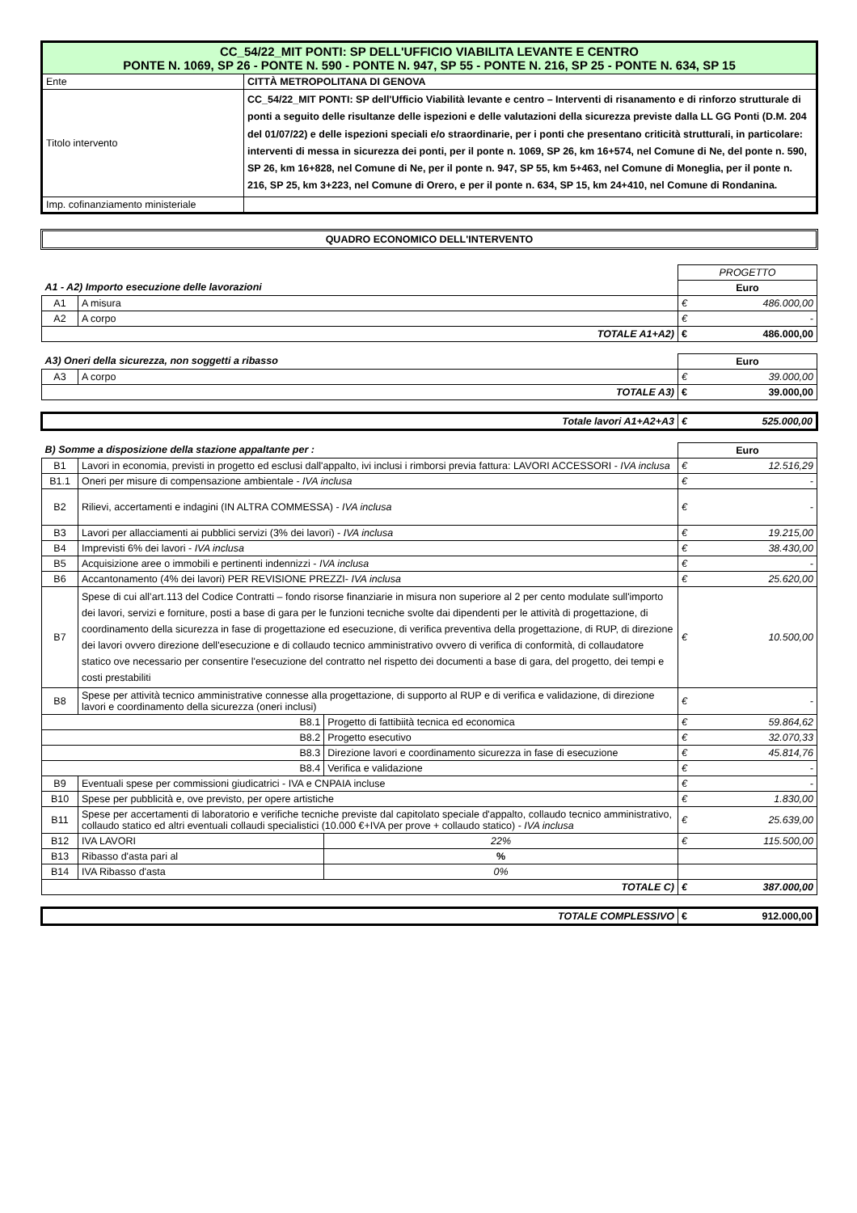| CC_54/22_MIT PONTI: SP DELL'UFFICIO VIABILITA LEVANTE E CENTRO PONTE N. 1069, SP 26 - PONTE N. 590 - PONTE N. 947, SP 55 - PONTE N. 216, SP 25 - PONTE N. 634, SP 15 | |
| Ente | CITTÀ METROPOLITANA DI GENOVA |
| Titolo intervento | CC_54/22_MIT PONTI: SP dell'Ufficio Viabilità levante e centro – Interventi di risanamento e di rinforzo strutturale di ponti a seguito delle risultanze delle ispezioni e delle valutazioni della sicurezza previste dalla LL GG Ponti (D.M. 204 del 01/07/22) e delle ispezioni speciali e/o straordinarie, per i ponti che presentano criticità strutturali, in particolare: interventi di messa in sicurezza dei ponti, per il ponte n. 1069, SP 26, km 16+574, nel Comune di Ne, del ponte n. 590, SP 26, km 16+828, nel Comune di Ne, per il ponte n. 947, SP 55, km 5+463, nel Comune di Moneglia, per il ponte n. 216, SP 25, km 3+223, nel Comune di Orero, e per il ponte n. 634, SP 15, km 24+410, nel Comune di Rondanina. |
| Imp. cofinanziamento ministeriale | |
QUADRO ECONOMICO DELL'INTERVENTO
| | | | PROGETTO | |
| A1 - A2) Importo esecuzione delle lavorazioni | | | Euro | |
| A1 | A misura | | € | 486.000,00 |
| A2 | A corpo | | € | - |
| TOTALE A1+A2) | | | € | 486.000,00 |
| A3) Oneri della sicurezza, non soggetti a ribasso | | | Euro | |
| A3 | A corpo | | € | 39.000,00 |
| TOTALE A3) | | | € | 39.000,00 |
| Totale lavori A1+A2+A3 | | | € | 525.000,00 |
| B) Somme a disposizione della stazione appaltante per : | | | Euro | |
| B1 | Lavori in economia, previsti in progetto ed esclusi dall'appalto, ivi inclusi i rimborsi previa fattura: LAVORI ACCESSORI - IVA inclusa | | € | 12.516,29 |
| B1.1 | Oneri per misure di compensazione ambientale - IVA inclusa | | € | - |
| B2 | Rilievi, accertamenti e indagini (IN ALTRA COMMESSA) - IVA inclusa | | € | - |
| B3 | Lavori per allacciamenti ai pubblici servizi (3% dei lavori) - IVA inclusa | | € | 19.215,00 |
| B4 | Imprevisti 6% dei lavori - IVA inclusa | | € | 38.430,00 |
| B5 | Acquisizione aree o immobili e pertinenti indennizzi - IVA inclusa | | € | - |
| B6 | Accantonamento (4% dei lavori) PER REVISIONE PREZZI- IVA inclusa | | € | 25.620,00 |
| B7 | Spese di cui all’art.113 del Codice Contratti – fondo risorse finanziarie in misura non superiore al 2 per cento modulate sull'importo dei lavori, servizi e forniture, posti a base di gara per le funzioni tecniche svolte dai dipendenti per le attività di progettazione, di coordinamento della sicurezza in fase di progettazione ed esecuzione, di verifica preventiva della progettazione, di RUP, di direzione dei lavori ovvero direzione dell'esecuzione e di collaudo tecnico amministrativo ovvero di verifica di conformità, di collaudatore statico ove necessario per consentire l'esecuzione del contratto nel rispetto dei documenti a base di gara, del progetto, dei tempi e costi prestabiliti | | € | 10.500,00 |
| B8 | Spese per attività tecnico amministrative connesse alla progettazione, di supporto al RUP e di verifica e validazione, di direzione lavori e coordinamento della sicurezza (oneri inclusi) | | € | - |
| B8.1 | | Progetto di fattibiità tecnica ed economica | € | 59.864,62 |
| B8.2 | | Progetto esecutivo | € | 32.070,33 |
| B8.3 | | Direzione lavori e coordinamento sicurezza in fase di esecuzione | € | 45.814,76 |
| B8.4 | | Verifica e validazione | € | - |
| B9 | Eventuali spese per commissioni giudicatrici - IVA e CNPAIA incluse | | € | - |
| B10 | Spese per pubblicità e, ove previsto, per opere artistiche | | € | 1.830,00 |
| B11 | Spese per accertamenti di laboratorio e verifiche tecniche previste dal capitolato speciale d'appalto, collaudo tecnico amministrativo, collaudo statico ed altri eventuali collaudi specialistici (10.000 €+IVA per prove + collaudo statico) - IVA inclusa | | € | 25.639,00 |
| B12 | IVA LAVORI | 22% | € | 115.500,00 |
| B13 | Ribasso d'asta pari al | % | | |
| B14 | IVA Ribasso d'asta | 0% | | |
| TOTALE C) | | | € | 387.000,00 |
| TOTALE COMPLESSIVO | | | € | 912.000,00 |